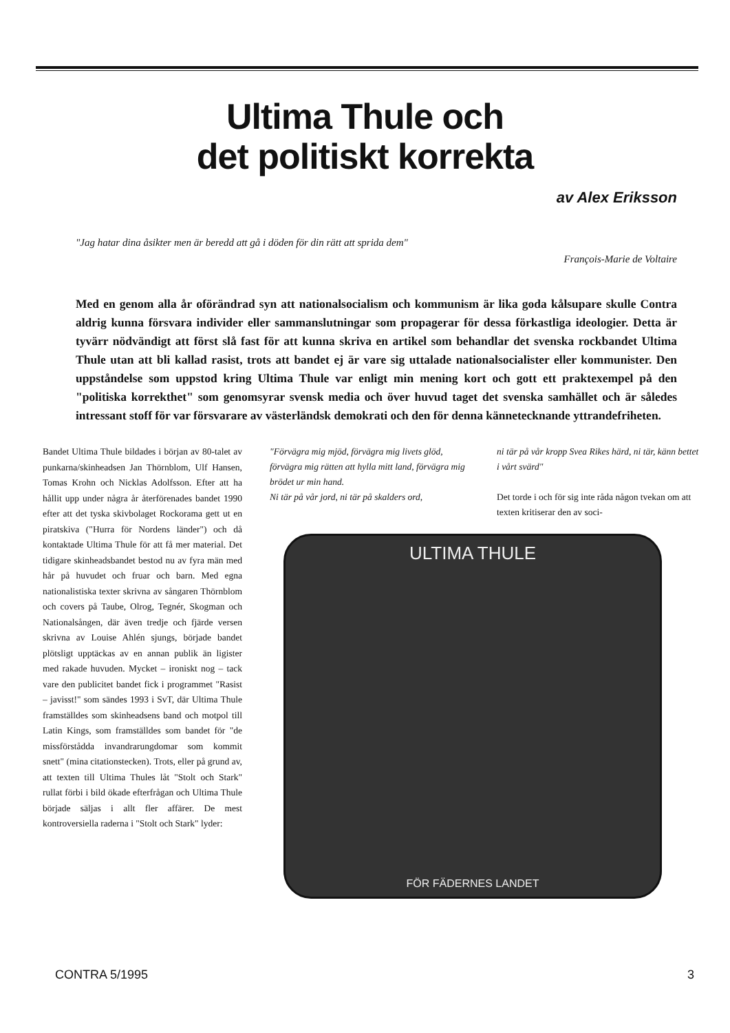Ultima Thule och
det politiskt korrekta
av Alex Eriksson
"Jag hatar dina åsikter men är beredd att gå i döden för din rätt att sprida dem"
François-Marie de Voltaire
Med en genom alla år oförändrad syn att nationalsocialism och kommunism är lika goda kålsupare skulle Contra aldrig kunna försvara individer eller sammanslutningar som propagerar för dessa förkastliga ideologier. Detta är tyvärr nödvändigt att först slå fast för att kunna skriva en artikel som behandlar det svenska rockbandet Ultima Thule utan att bli kallad rasist, trots att bandet ej är vare sig uttalade nationalsocialister eller kommunister. Den uppståndelse som uppstod kring Ultima Thule var enligt min mening kort och gott ett praktexempel på den "politiska korrekthet" som genomsyrar svensk media och över huvud taget det svenska samhället och är således intressant stoff för var försvarare av västerländsk demokrati och den för denna kännetecknande yttrandefriheten.
Bandet Ultima Thule bildades i början av 80-talet av punkarna/skinheadsen Jan Thörnblom, Ulf Hansen, Tomas Krohn och Nicklas Adolfsson. Efter att ha hållit upp under några år återförenades bandet 1990 efter att det tyska skivbolaget Rockorama gett ut en piratskiva ("Hurra för Nordens länder") och då kontaktade Ultima Thule för att få mer material. Det tidigare skinheadsbandet bestod nu av fyra män med hår på huvudet och fruar och barn. Med egna nationalistiska texter skrivna av sångaren Thörnblom och covers på Taube, Olrog, Tegnér, Skogman och Nationalsången, där även tredje och fjärde versen skrivna av Louise Ahlén sjungs, började bandet plötsligt upptäckas av en annan publik än ligister med rakade huvuden. Mycket – ironiskt nog – tack vare den publicitet bandet fick i programmet "Rasist – javisst!" som sändes 1993 i SvT, där Ultima Thule framställdes som skinheadsens band och motpol till Latin Kings, som framställdes som bandet för "de missförstådda invandrarungdomar som kommit snett" (mina citationstecken). Trots, eller på grund av, att texten till Ultima Thules låt "Stolt och Stark" rullat förbi i bild ökade efterfrågan och Ultima Thule började säljas i allt fler affärer. De mest kontroversiella raderna i "Stolt och Stark" lyder:
"Förvägra mig mjöd, förvägra mig livets glöd, förvägra mig rätten att hylla mitt land, förvägra mig brödet ur min hand.
Ni tär på vår jord, ni tär på skalders ord,
ni tär på vår kropp Svea Rikes härd, ni tär, känn bettet i vårt svärd"
Det torde i och för sig inte råda någon tvekan om att texten kritiserar den av soci-
ULTIMA THULE
FÖR FÄDERNES LANDET
CONTRA 5/1995 3